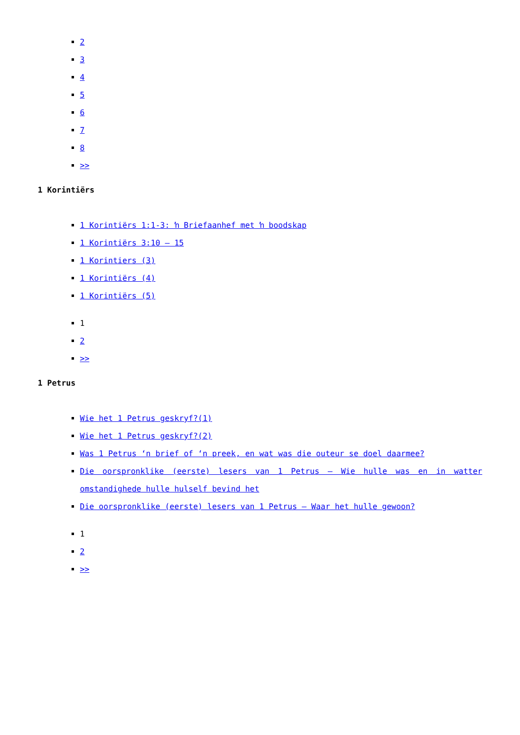2
3
4
5
6
7
8
>>
1 Korintiërs
1 Korintiërs 1:1-3: ŉ Briefaanhef met ŉ boodskap
1 Korintiërs 3:10 – 15
1 Korintiers (3)
1 Korintiërs (4)
1 Korintiërs (5)
1
2
>>
1 Petrus
Wie het 1 Petrus geskryf?(1)
Wie het 1 Petrus geskryf?(2)
Was 1 Petrus ‘n brief of ‘n preek, en wat was die outeur se doel daarmee?
Die oorspronklike (eerste) lesers van 1 Petrus – Wie hulle was en in watter omstandighede hulle hulself bevind het
Die oorspronklike (eerste) lesers van 1 Petrus – Waar het hulle gewoon?
1
2
>>